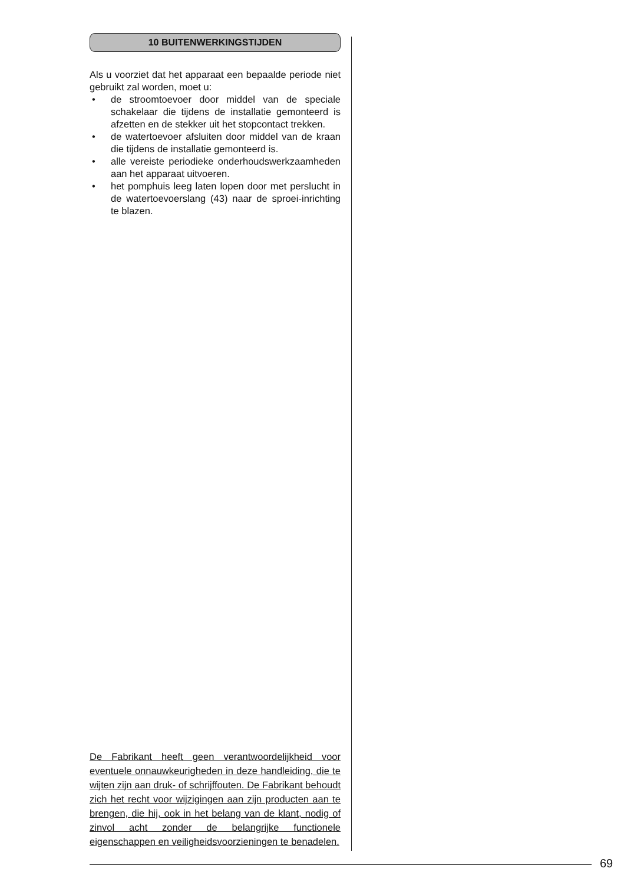10 BUITENWERKINGSTIJDEN
Als u voorziet dat het apparaat een bepaalde periode niet gebruikt zal worden, moet u:
• de stroomtoevoer door middel van de speciale schakelaar die tijdens de installatie gemonteerd is afzetten en de stekker uit het stopcontact trekken.
• de watertoevoer afsluiten door middel van de kraan die tijdens de installatie gemonteerd is.
• alle vereiste periodieke onderhoudswerkzaamheden aan het apparaat uitvoeren.
• het pomphuis leeg laten lopen door met perslucht in de watertoevoerslang (43) naar de sproei-inrichting te blazen.
De Fabrikant heeft geen verantwoordelijkheid voor eventuele onnauwkeurigheden in deze handleiding, die te wijten zijn aan druk- of schrijffouten. De Fabrikant behoudt zich het recht voor wijzigingen aan zijn producten aan te brengen, die hij, ook in het belang van de klant, nodig of zinvol acht zonder de belangrijke functionele eigenschappen en veiligheidsvoorzieningen te benadelen.
69